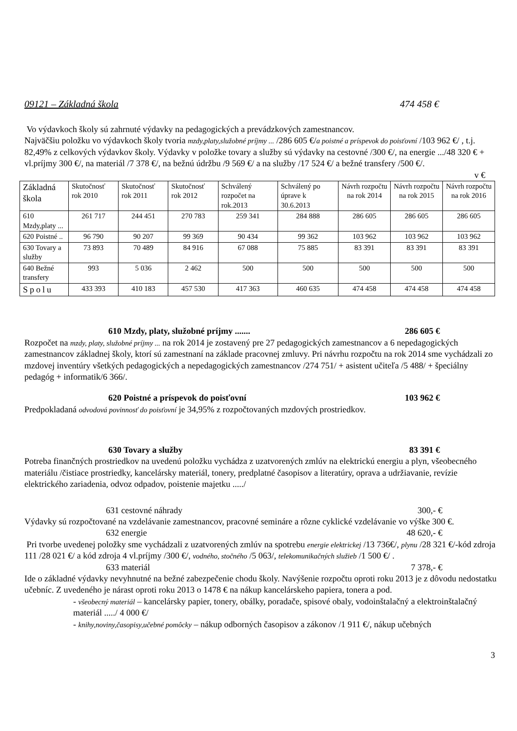09121 – Základná škola 474 458 €
Vo výdavkoch školy sú zahrnuté výdavky na pedagogických a prevádzkových zamestnancov.
Najväčšiu položku vo výdavkoch školy tvoria mzdy,platy,služobné príjmy ... /286 605 €/a poistné a príspevok do poisťovní /103 962 €/ , t.j. 82,49% z celkových výdavkov školy. Výdavky v položke tovary a služby sú výdavky na cestovné /300 €/, na energie .../48 320 € + vl.príjmy 300 €/, na materiál /7 378 €/, na bežnú údržbu /9 569 €/ a na služby /17 524 €/ a bežné transfery /500 €/.
v €
| Základná škola | Skutočnosť rok 2010 | Skutočnosť rok 2011 | Skutočnosť rok 2012 | Schválený rozpočet na rok.2013 | Schválený po úprave k 30.6.2013 | Návrh rozpočtu na rok 2014 | Návrh rozpočtu na rok 2015 | Návrh rozpočtu na rok 2016 |
| --- | --- | --- | --- | --- | --- | --- | --- | --- |
| 610 Mzdy,platy ... | 261 717 | 244 451 | 270 783 | 259 341 | 284 888 | 286 605 | 286 605 | 286 605 |
| 620 Poistné .. | 96 790 | 90 207 | 99 369 | 90 434 | 99 362 | 103 962 | 103 962 | 103 962 |
| 630 Tovary a služby | 73 893 | 70 489 | 84 916 | 67 088 | 75 885 | 83 391 | 83 391 | 83 391 |
| 640 Bežné transfery | 993 | 5 036 | 2 462 | 500 | 500 | 500 | 500 | 500 |
| Spolu | 433 393 | 410 183 | 457 530 | 417 363 | 460 635 | 474 458 | 474 458 | 474 458 |
610 Mzdy, platy, služobné príjmy ....... 286 605 €
Rozpočet na mzdy, platy, služobné príjmy ... na rok 2014 je zostavený pre 27 pedagogických zamestnancov a 6 nepedagogických zamestnancov základnej školy, ktorí sú zamestnaní na základe pracovnej zmluvy. Pri návrhu rozpočtu na rok 2014 sme vychádzali zo mzdovej inventúry všetkých pedagogických a nepedagogických zamestnancov /274 751/ + asistent učiteľa /5 488/ + špeciálny pedagóg + informatik/6 366/.
620 Poistné a príspevok do poisťovní 103 962 €
Predpokladaná odvodová povinnosť do poisťovní je 34,95% z rozpočtovaných mzdových prostriedkov.
630 Tovary a služby 83 391 €
Potreba finančných prostriedkov na uvedenú položku vychádza z uzatvorených zmlúv na elektrickú energiu a plyn, všeobecného materiálu /čistiace prostriedky, kancelársky materiál, tonery, predplatné časopisov a literatúry, oprava a udržiavanie, revízie elektrického zariadenia, odvoz odpadov, poistenie majetku ...../
631 cestovné náhrady 300,- €
Výdavky sú rozpočtované na vzdelávanie zamestnancov, pracovné semináre a rôzne cyklické vzdelávanie vo výške 300 €.
632 energie 48 620,- €
Pri tvorbe uvedenej položky sme vychádzali z uzatvorených zmlúv na spotrebu energie elektrickej /13 736€/, plynu /28 321 €/-kód zdroja 111 /28 021 €/ a kód zdroja 4 vl.príjmy /300 €/, vodného, stočného /5 063/, telekomunikačných služieb /1 500 €/ .
633 materiál 7 378,- €
Ide o základné výdavky nevyhnutné na bežné zabezpečenie chodu školy. Navýšenie rozpočtu oproti roku 2013 je z dôvodu nedostatku učebníc. Z uvedeného je nárast oproti roku 2013 o 1478 € na nákup kancelárskeho papiera, tonera a pod.
- všeobecný materiál – kancelársky papier, tonery, obálky, poradače, spisové obaly, vodoinštalačný a elektroinštalačný materiál ...../ 4 000 €/
- knihy,noviny,časopisy,učebné pomôcky – nákup odborných časopisov a zákonov /1 911 €/, nákup učebných
3